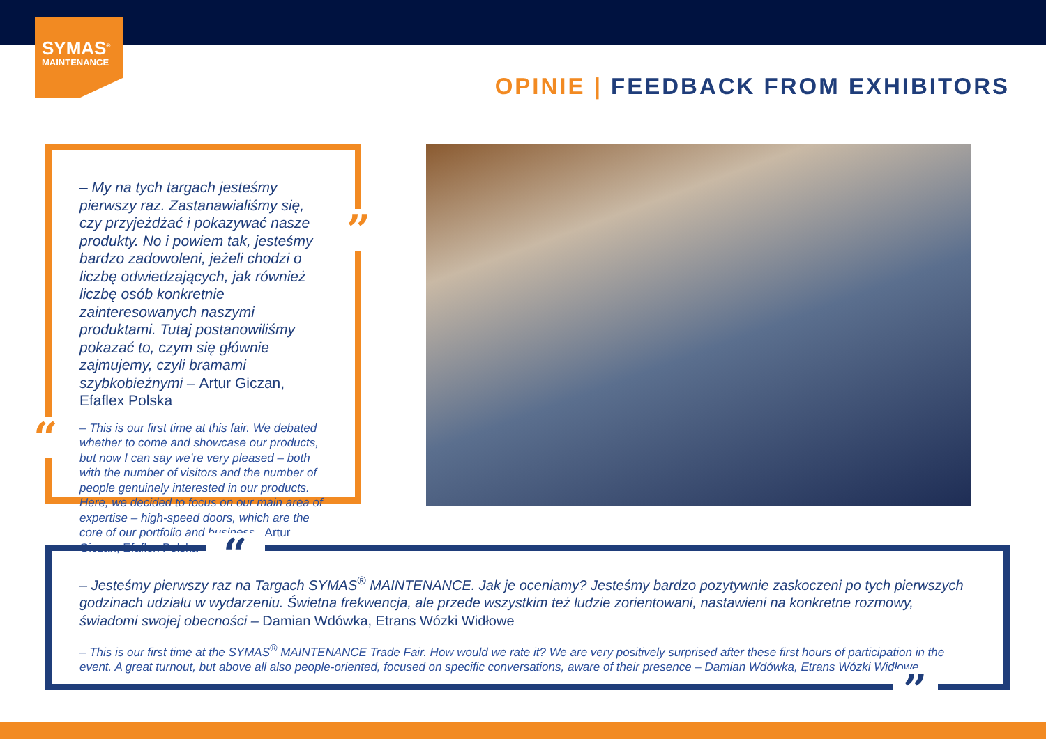SYMAS<sup>®</sup>
MAINTENANCE
OPINIE | FEEDBACK FROM EXHIBITORS
– My na tych targach jesteśmy pierwszy raz. Zastanawialiśmy się, czy przyjeżdżać i pokazywać nasze produkty. No i powiem tak, jesteśmy bardzo zadowoleni, jeżeli chodzi o liczbę odwiedzających, jak również liczbę osób konkretnie zainteresowanych naszymi produktami. Tutaj postanowiliśmy pokazać to, czym się głównie zajmujemy, czyli bramami szybkobieżnymi – Artur Giczan, Efaflex Polska
– This is our first time at this fair. We debated whether to come and showcase our products, but now I can say we’re very pleased – both with the number of visitors and the number of people genuinely interested in our products. Here, we decided to focus on our main area of expertise – high-speed doors, which are the core of our portfolio and business– Artur Giczan, Efaflex Polska
”
“
– Jesteśmy pierwszy raz na Targach SYMAS<sup>®</sup> MAINTENANCE. Jak je oceniamy? Jesteśmy bardzo pozytywnie zaskoczeni po tych pierwszych godzinach udziału w wydarzeniu. Świetna frekwencja, ale przede wszystkim też ludzie zorientowani, nastawieni na konkretne rozmowy, świadomi swojej obecności – Damian Wdówka, Etrans Wózki Widłowe
– This is our first time at the SYMAS<sup>®</sup> MAINTENANCE Trade Fair. How would we rate it? We are very positively surprised after these first hours of participation in the event. A great turnout, but above all also people-oriented, focused on specific conversations, aware of their presence – Damian Wdówka, Etrans Wózki Widłowe
“
”